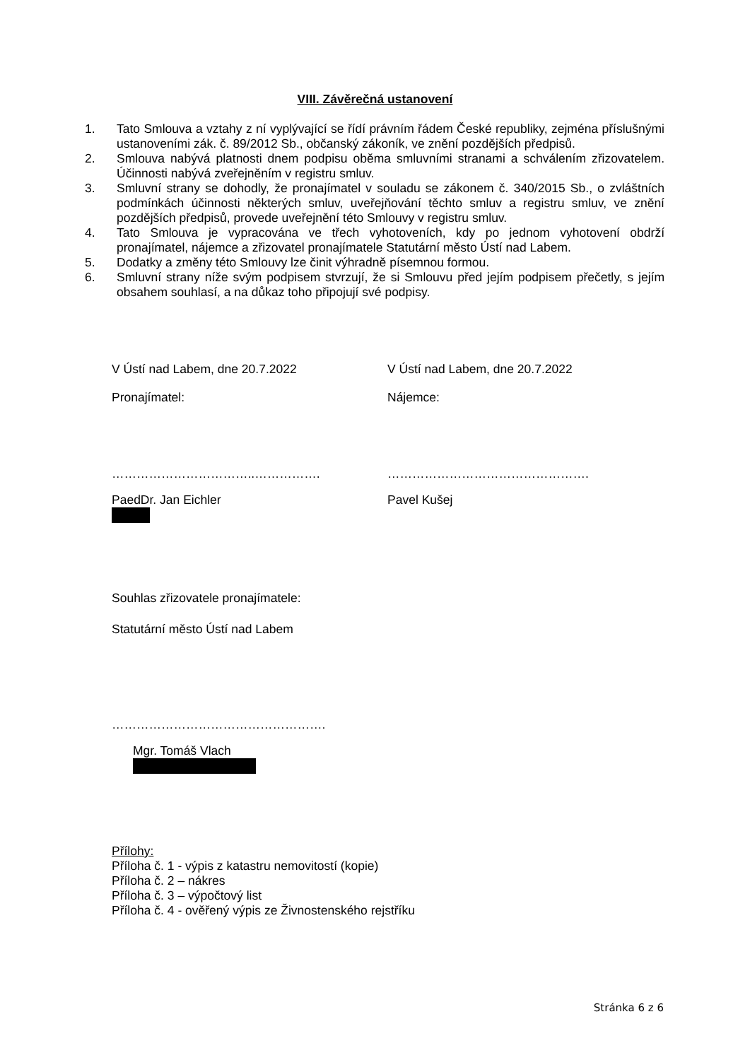VIII. Závěrečná ustanovení
1. Tato Smlouva a vztahy z ní vyplývající se řídí právním řádem České republiky, zejména příslušnými ustanoveními zák. č. 89/2012 Sb., občanský zákoník, ve znění pozdějších předpisů.
2. Smlouva nabývá platnosti dnem podpisu oběma smluvními stranami a schválením zřizovatelem. Účinnosti nabývá zveřejněním v registru smluv.
3. Smluvní strany se dohodly, že pronajímatel v souladu se zákonem č. 340/2015 Sb., o zvláštních podmínkách účinnosti některých smluv, uveřejňování těchto smluv a registru smluv, ve znění pozdějších předpisů, provede uveřejnění této Smlouvy v registru smluv.
4. Tato Smlouva je vypracována ve třech vyhotoveních, kdy po jednom vyhotovení obdrží pronajímatel, nájemce a zřizovatel pronajímatele Statutární město Ústí nad Labem.
5. Dodatky a změny této Smlouvy lze činit výhradně písemnou formou.
6. Smluvní strany níže svým podpisem stvrzují, že si Smlouvu před jejím podpisem přečetly, s jejím obsahem souhlasí, a na důkaz toho připojují své podpisy.
V Ústí nad Labem, dne 20.7.2022 V Ústí nad Labem, dne 20.7.2022
Pronajímatel: Nájemce:
……………………………..……………. ………………………………………….
PaedDr. Jan Eichler Pavel Kušej
Souhlas zřizovatele pronajímatele:
Statutární město Ústí nad Labem
…………………………………………….
Mgr. Tomáš Vlach
Přílohy:
Příloha č. 1 - výpis z katastru nemovitostí (kopie)
Příloha č. 2 – nákres
Příloha č. 3 – výpočtový list
Příloha č. 4 - ověřený výpis ze Živnostenského rejstříku
Stránka 6 z 6